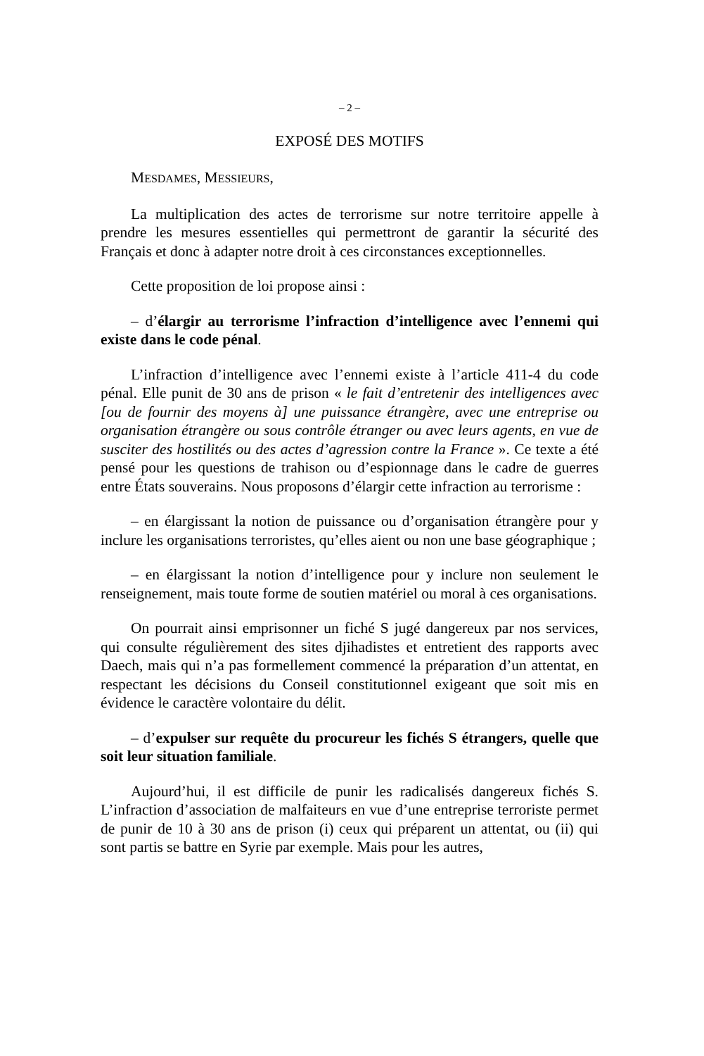– 2 –
EXPOSÉ DES MOTIFS
MESDAMES, MESSIEURS,
La multiplication des actes de terrorisme sur notre territoire appelle à prendre les mesures essentielles qui permettront de garantir la sécurité des Français et donc à adapter notre droit à ces circonstances exceptionnelles.
Cette proposition de loi propose ainsi :
– d’élargir au terrorisme l’infraction d’intelligence avec l’ennemi qui existe dans le code pénal.
L’infraction d’intelligence avec l’ennemi existe à l’article 411-4 du code pénal. Elle punit de 30 ans de prison « le fait d’entretenir des intelligences avec [ou de fournir des moyens à] une puissance étrangère, avec une entreprise ou organisation étrangère ou sous contrôle étranger ou avec leurs agents, en vue de susciter des hostilités ou des actes d’agression contre la France ». Ce texte a été pensé pour les questions de trahison ou d’espionnage dans le cadre de guerres entre États souverains. Nous proposons d’élargir cette infraction au terrorisme :
– en élargissant la notion de puissance ou d’organisation étrangère pour y inclure les organisations terroristes, qu’elles aient ou non une base géographique ;
– en élargissant la notion d’intelligence pour y inclure non seulement le renseignement, mais toute forme de soutien matériel ou moral à ces organisations.
On pourrait ainsi emprisonner un fiché S jugé dangereux par nos services, qui consulte régulièrement des sites djihadistes et entretient des rapports avec Daech, mais qui n’a pas formellement commencé la préparation d’un attentat, en respectant les décisions du Conseil constitutionnel exigeant que soit mis en évidence le caractère volontaire du délit.
– d’expulser sur requête du procureur les fichés S étrangers, quelle que soit leur situation familiale.
Aujourd’hui, il est difficile de punir les radicalisés dangereux fichés S. L’infraction d’association de malfaiteurs en vue d’une entreprise terroriste permet de punir de 10 à 30 ans de prison (i) ceux qui préparent un attentat, ou (ii) qui sont partis se battre en Syrie par exemple. Mais pour les autres,